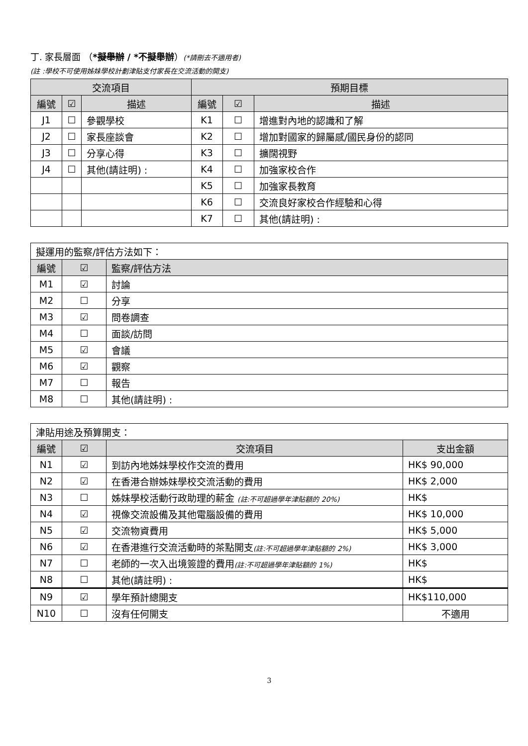丁. 家長層面 （*擬舉辦 / *不擬舉辦）(*請刪去不適用者)
(註 :學校不可使用姊妹學校計劃津貼支付家長在交流活動的開支)
| 交流項目 | | | 預期目標 | | |
| --- | --- | --- | --- | --- | --- |
| 編號 | ☑ | 描述 | 編號 | ☑ | 描述 |
| J1 | ☐ | 參觀學校 | K1 | ☐ | 增進對內地的認識和了解 |
| J2 | ☐ | 家長座談會 | K2 | ☐ | 增加對國家的歸屬感/國民身份的認同 |
| J3 | ☐ | 分享心得 | K3 | ☐ | 擴闊視野 |
| J4 | ☐ | 其他(請註明) : | K4 | ☐ | 加強家校合作 |
| | | | K5 | ☐ | 加強家長教育 |
| | | | K6 | ☐ | 交流良好家校合作經驗和心得 |
| | | | K7 | ☐ | 其他(請註明) : |
| 擬運用的監察/評估方法如下： | | |
| 編號 | ☑ | 監察/評估方法 |
| M1 | ☑ | 討論 |
| M2 | ☐ | 分享 |
| M3 | ☑ | 問卷調查 |
| M4 | ☐ | 面談/訪問 |
| M5 | ☑ | 會議 |
| M6 | ☑ | 觀察 |
| M7 | ☐ | 報告 |
| M8 | ☐ | 其他(請註明) : |
| 津貼用途及預算開支： | | | |
| 編號 | ☑ | 交流項目 | 支出金額 |
| N1 | ☑ | 到訪內地姊妹學校作交流的費用 | HK$ 90,000 |
| N2 | ☑ | 在香港合辦姊妹學校交流活動的費用 | HK$ 2,000 |
| N3 | ☐ | 姊妹學校活動行政助理的薪金 (註:不可超過學年津貼額的 20%) | HK$ |
| N4 | ☑ | 視像交流設備及其他電腦設備的費用 | HK$ 10,000 |
| N5 | ☑ | 交流物資費用 | HK$ 5,000 |
| N6 | ☑ | 在香港進行交流活動時的茶點開支 (註:不可超過學年津貼額的 2%) | HK$ 3,000 |
| N7 | ☐ | 老師的一次入出境簽證的費用 (註:不可超過學年津貼額的 1%) | HK$ |
| N8 | ☐ | 其他(請註明) : | HK$ |
| N9 | ☑ | 學年預計總開支 | HK$110,000 |
| N10 | ☐ | 沒有任何開支 | 不適用 |
3